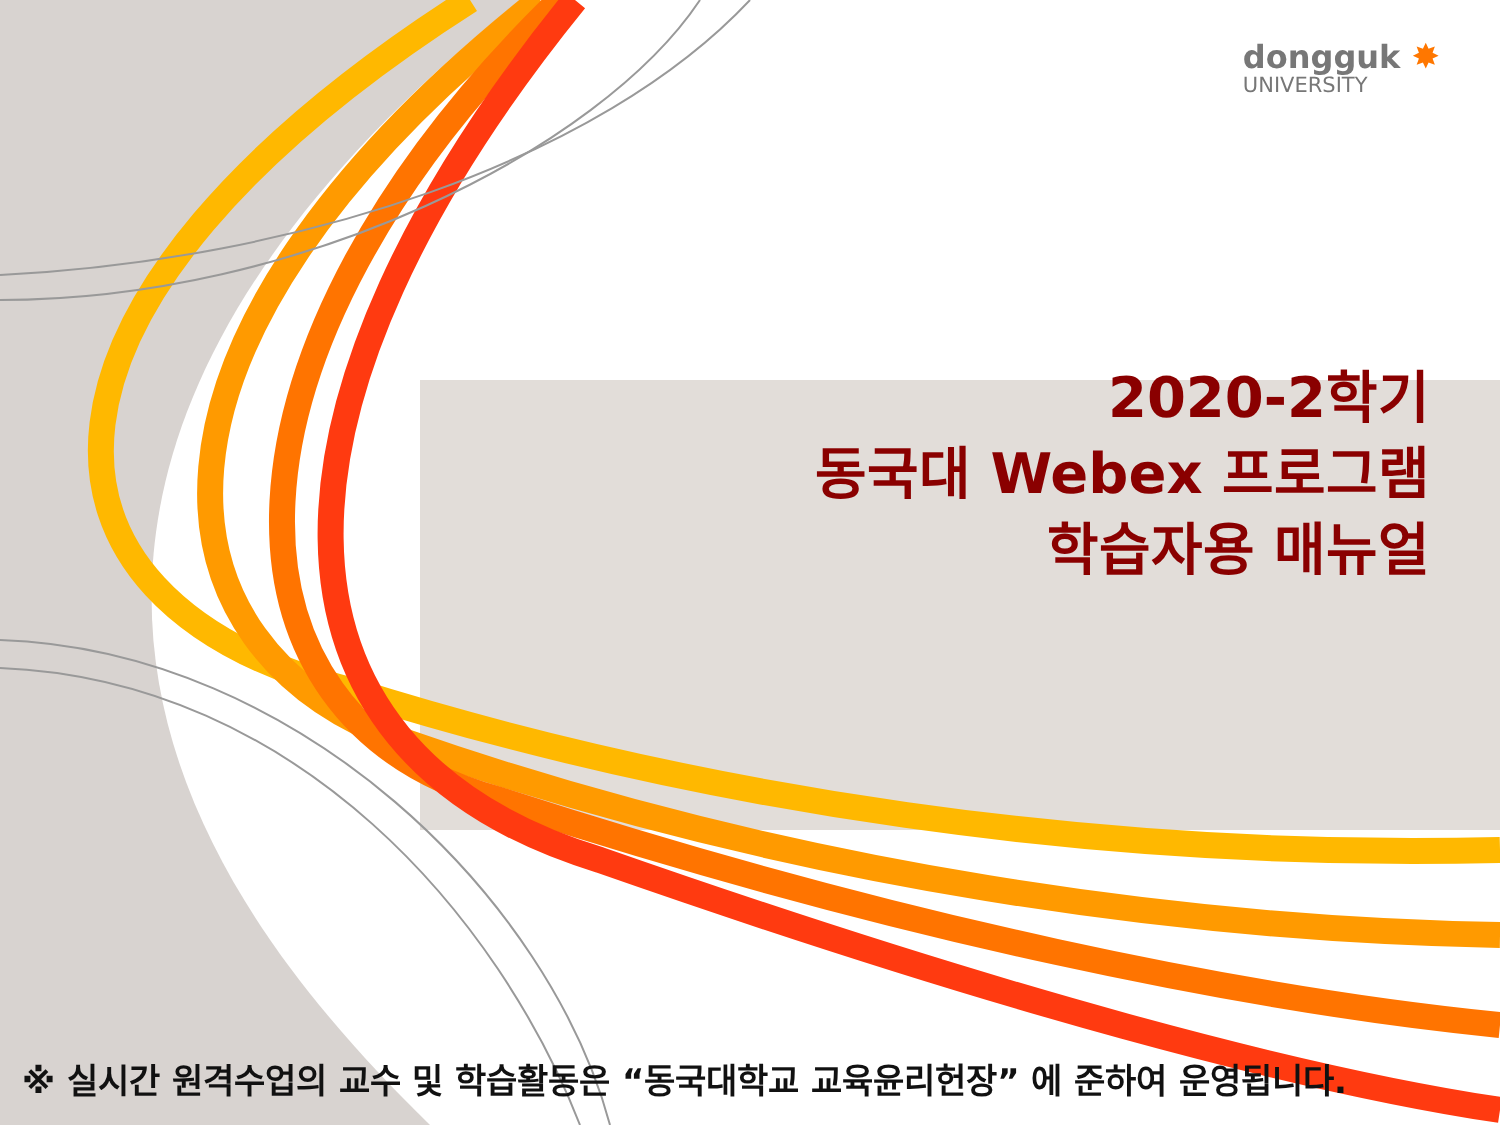dongguk ✸
UNIVERSITY
2020-2학기
동국대 Webex 프로그램
학습자용 매뉴얼
※ 실시간 원격수업의 교수 및 학습활동은 “동국대학교 교육윤리헌장” 에 준하여 운영됩니다.